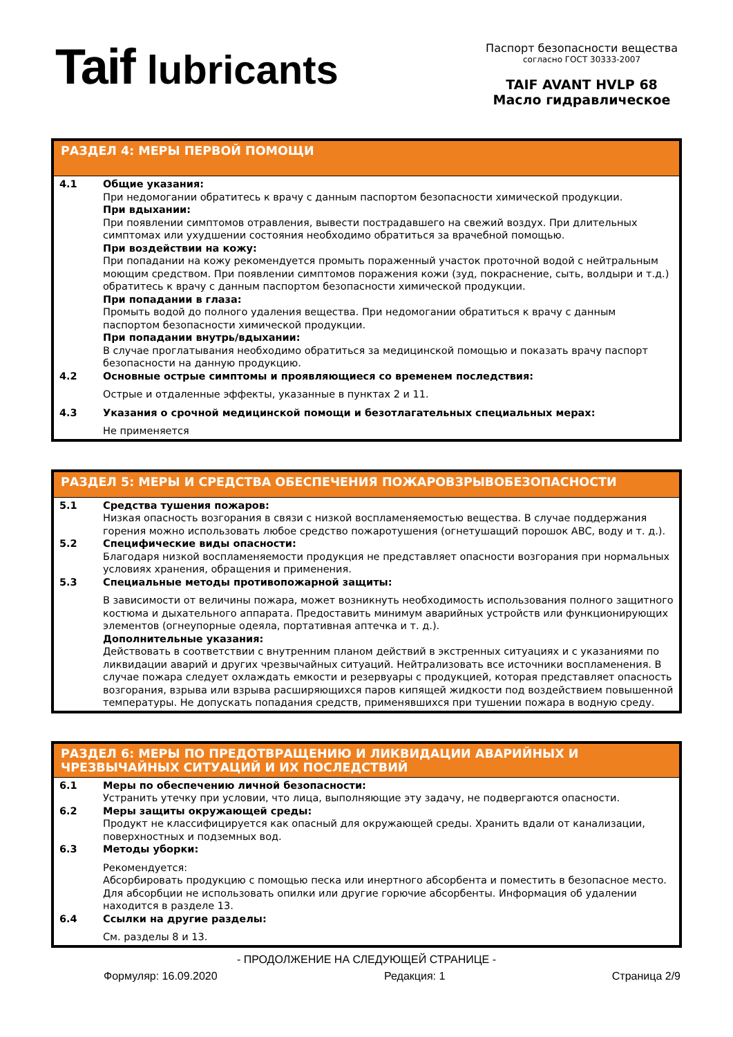Taif lubricants
Паспорт безопасности вещества
согласно ГОСТ 30333-2007
TAIF AVANT HVLP 68
Масло гидравлическое
РАЗДЕЛ 4: МЕРЫ ПЕРВОЙ ПОМОЩИ
4.1 Общие указания:
При недомогании обратитесь к врачу с данным паспортом безопасности химической продукции.
При вдыхании:
При появлении симптомов отравления, вывести пострадавшего на свежий воздух. При длительных симптомах или ухудшении состояния необходимо обратиться за врачебной помощью.
При воздействии на кожу:
При попадании на кожу рекомендуется промыть пораженный участок проточной водой с нейтральным моющим средством. При появлении симптомов поражения кожи (зуд, покраснение, сыть, волдыри и т.д.) обратитесь к врачу с данным паспортом безопасности химической продукции.
При попадании в глаза:
Промыть водой до полного удаления вещества. При недомогании обратиться к врачу с данным паспортом безопасности химической продукции.
При попадании внутрь/вдыхании:
В случае проглатывания необходимо обратиться за медицинской помощью и показать врачу паспорт безопасности на данную продукцию.
4.2 Основные острые симптомы и проявляющиеся со временем последствия:
Острые и отдаленные эффекты, указанные в пунктах 2 и 11.
4.3 Указания о срочной медицинской помощи и безотлагательных специальных мерах:
Не применяется
РАЗДЕЛ 5: МЕРЫ И СРЕДСТВА ОБЕСПЕЧЕНИЯ ПОЖАРОВЗРЫВОБЕЗОПАСНОСТИ
5.1 Средства тушения пожаров:
Низкая опасность возгорания в связи с низкой воспламеняемостью вещества. В случае поддержания горения можно использовать любое средство пожаротушения (огнетушащий порошок ABC, воду и т. д.).
5.2 Специфические виды опасности:
Благодаря низкой воспламеняемости продукция не представляет опасности возгорания при нормальных условиях хранения, обращения и применения.
5.3 Специальные методы противопожарной защиты:
В зависимости от величины пожара, может возникнуть необходимость использования полного защитного костюма и дыхательного аппарата. Предоставить минимум аварийных устройств или функционирующих элементов (огнеупорные одеяла, портативная аптечка и т. д.).
Дополнительные указания:
Действовать в соответствии с внутренним планом действий в экстренных ситуациях и с указаниями по ликвидации аварий и других чрезвычайных ситуаций. Нейтрализовать все источники воспламенения. В случае пожара следует охлаждать емкости и резервуары с продукцией, которая представляет опасность возгорания, взрыва или взрыва расширяющихся паров кипящей жидкости под воздействием повышенной температуры. Не допускать попадания средств, применявшихся при тушении пожара в водную среду.
РАЗДЕЛ 6: МЕРЫ ПО ПРЕДОТВРАЩЕНИЮ И ЛИКВИДАЦИИ АВАРИЙНЫХ И ЧРЕЗВЫЧАЙНЫХ СИТУАЦИЙ И ИХ ПОСЛЕДСТВИЙ
6.1 Меры по обеспечению личной безопасности:
Устранить утечку при условии, что лица, выполняющие эту задачу, не подвергаются опасности.
6.2 Меры защиты окружающей среды:
Продукт не классифицируется как опасный для окружающей среды. Хранить вдали от канализации, поверхностных и подземных вод.
6.3 Методы уборки:
Рекомендуется:
Абсорбировать продукцию с помощью песка или инертного абсорбента и поместить в безопасное место. Для абсорбции не использовать опилки или другие горючие абсорбенты. Информация об удалении находится в разделе 13.
6.4 Ссылки на другие разделы:
См. разделы 8 и 13.
- ПРОДОЛЖЕНИЕ НА СЛЕДУЮЩЕЙ СТРАНИЦЕ -
Формуляр: 16.09.2020 Редакция: 1 Страница 2/9